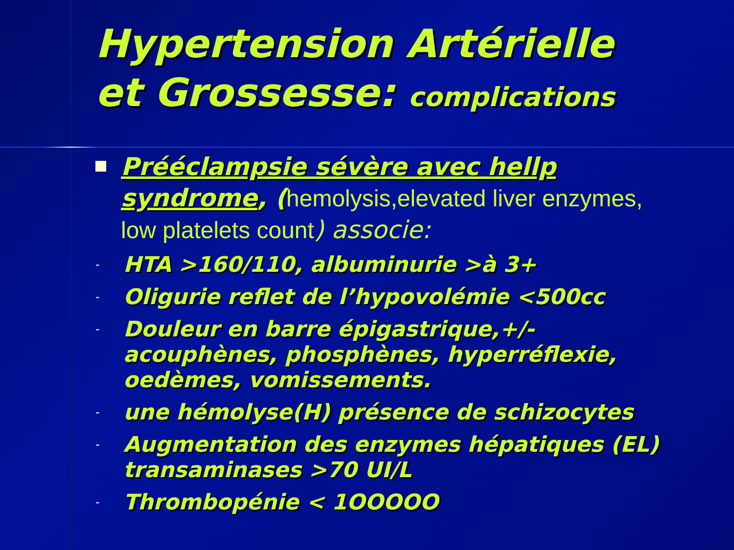Hypertension Artérielle
et Grossesse: complications
Prééclampsie sévère avec hellp syndrome, (hemolysis,elevated liver enzymes, low platelets count) associe:
- HTA >160/110, albuminurie >à 3+
- Oligurie reflet de l’hypovolémie <500cc
- Douleur en barre épigastrique,+/- acouphènes, phosphènes, hyperréflexie, oedèmes, vomissements.
- une hémolyse(H) présence de schizocytes
- Augmentation des enzymes hépatiques (EL) transaminases >70 UI/L
- Thrombopénie < 1OOOOO